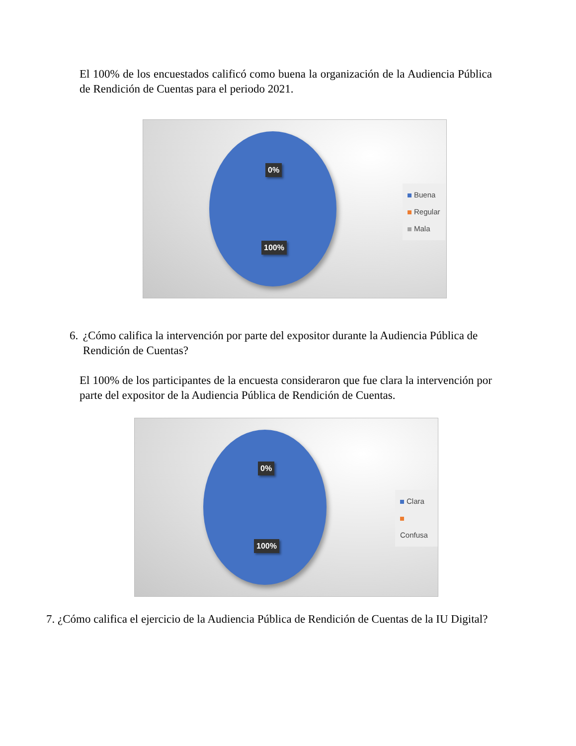El 100% de los encuestados calificó como buena la organización de la Audiencia Pública de Rendición de Cuentas para el periodo 2021.
0%
100%
Buena
Regular
Mala
6. ¿Cómo califica la intervención por parte del expositor durante la Audiencia Pública de Rendición de Cuentas?
El 100% de los participantes de la encuesta consideraron que fue clara la intervención por parte del expositor de la Audiencia Pública de Rendición de Cuentas.
0%
100%
Clara
Confusa
7. ¿Cómo califica el ejercicio de la Audiencia Pública de Rendición de Cuentas de la IU Digital?